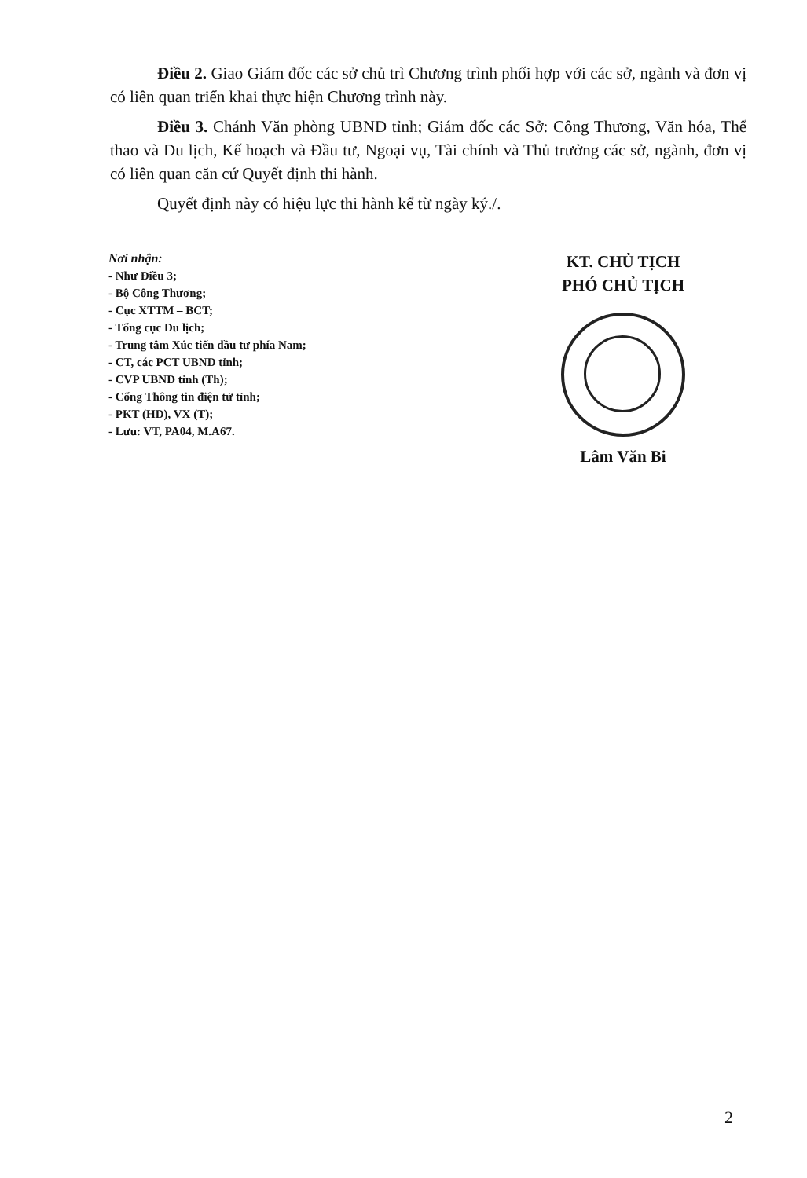Điều 2. Giao Giám đốc các sở chủ trì Chương trình phối hợp với các sở, ngành và đơn vị có liên quan triển khai thực hiện Chương trình này.
Điều 3. Chánh Văn phòng UBND tỉnh; Giám đốc các Sở: Công Thương, Văn hóa, Thể thao và Du lịch, Kế hoạch và Đầu tư, Ngoại vụ, Tài chính và Thủ trưởng các sở, ngành, đơn vị có liên quan căn cứ Quyết định thi hành.
Quyết định này có hiệu lực thi hành kể từ ngày ký./.
Nơi nhận:
- Như Điều 3;
- Bộ Công Thương;
- Cục XTTM – BCT;
- Tổng cục Du lịch;
- Trung tâm Xúc tiến đầu tư phía Nam;
- CT, các PCT UBND tỉnh;
- CVP UBND tỉnh (Th);
- Cổng Thông tin điện tử tỉnh;
- PKT (HD), VX (T);
- Lưu: VT, PA04, M.A67.
KT. CHỦ TỊCH
PHÓ CHỦ TỊCH
Lâm Văn Bi
2